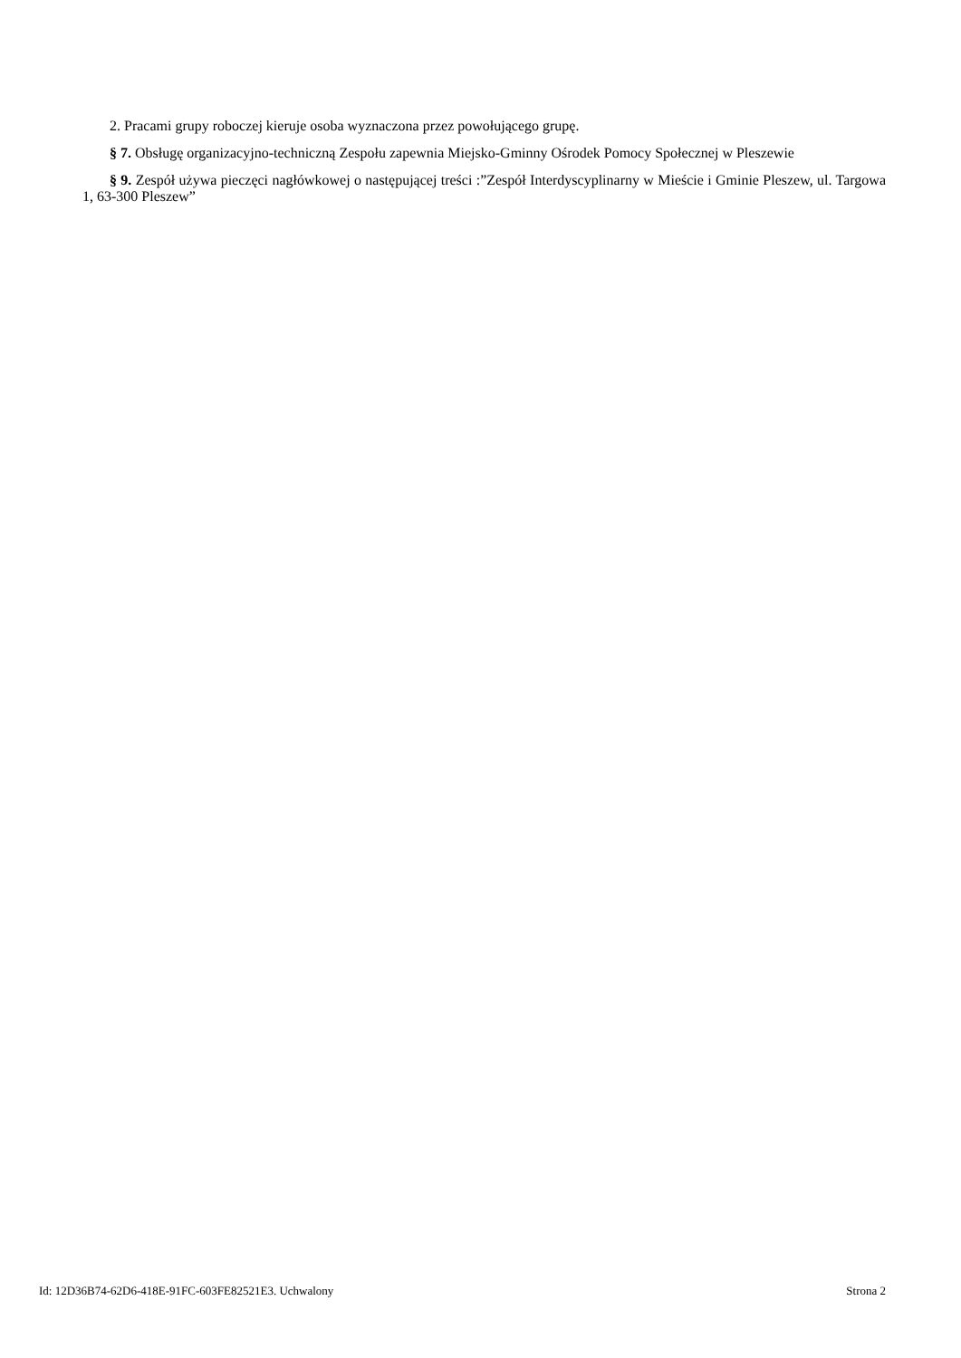2. Pracami grupy roboczej kieruje osoba wyznaczona przez powołującego grupę.
§ 7. Obsługę organizacyjno-techniczną Zespołu zapewnia Miejsko-Gminny Ośrodek Pomocy Społecznej w Pleszewie
§ 9. Zespół używa pieczęci nagłówkowej o następującej treści :”Zespół Interdyscyplinarny w Mieście i Gminie Pleszew, ul. Targowa 1, 63-300 Pleszew”
Id: 12D36B74-62D6-418E-91FC-603FE82521E3. Uchwalony Strona 2